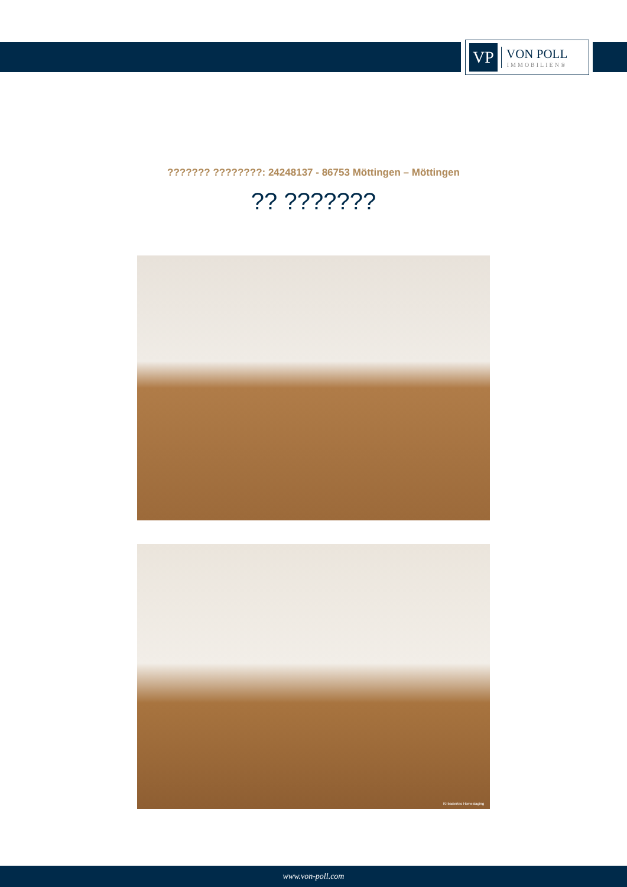VP
VON POLL
IMMOBILIEN®
??????? ????????: 24248137 - 86753 Möttingen – Möttingen
?? ???????
KI-basiertes Homestaging
www.von-poll.com